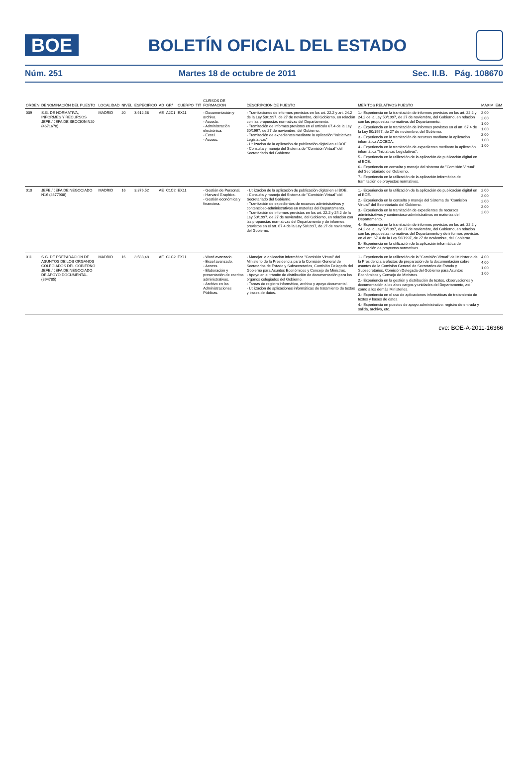BOE
BOLETÍN OFICIAL DEL ESTADO
Núm. 251 Martes 18 de octubre de 2011 Sec. II.B. Pág. 108670
| ORDEN | DENOMINACIÓN DEL PUESTO | LOCALIDAD | NIVEL | ESPECIFICO | AD | GR/ | CUERPO | TIT | CURSOS DE FORMACION | DESCRIPCION DE PUESTO | MERITOS RELATIVOS PUESTO | MAXIM | E/M |
| --- | --- | --- | --- | --- | --- | --- | --- | --- | --- | --- | --- | --- | --- |
| 009 | S.G. DE NORMATIVA, INFORMES Y RECURSOS JEFE / JEFA DE SECCION N20 (4671678) | MADRID | 20 | 3.912,58 | AE | A2C1 | EX11 | | - Documentación y archivo. - Acceda. - Administración electrónica. - Excel. - Access. | - Tramitaciones de informes previstos en los art. 22.2 y art. 24.2 de la Ley 50/1997, de 27 de noviembre, del Gobierno, en relación con las propuestas normativas del Departamento. - Tramitación de informes previstos en el artículo 67.4 de la Ley 50/1997, de 27 de noviembre, del Gobierno. - Tramitación de expedientes mediante la aplicación "Iniciativas Legislativas". - Utilización de la aplicación de publicación digital en el BOE. - Consulta y manejo del Sistema de "Comisión Virtual" del Secretariado del Gobierno. | 1.- Experiencia en la tramitación de informes previstos en los art. 22.2 y 24.2 de la Ley 50/1997, de 27 de noviembre, del Gobierno, en relación con las propuestas normativas del Departamento. 2.- Experiencia en la tramitación de informes previstos en el art. 67.4 de la Ley 50/1997, de 27 de noviembre, del Gobierno. 3.- Experiencia en la tramitación de recursos mediante la aplicación informática ACCEDA. 4.- Experiencia en la tramitación de expedientes mediante la aplicación informática "Iniciativas Legislativas". 5.- Experiencia en la utilización de la aplicación de publicación digital en el BOE. 6.- Experiencia en consulta y manejo del sistema de "Comisión Virtual" del Secretariado del Gobierno. 7.- Experiencia en la utilización de la aplicación informática de tramitación de proyectos normativos. | 2,00 2,00 1,00 1,00 2,00 1,00 1,00 | |
| 010 | JEFE / JEFA DE NEGOCIADO N16 (4677908) | MADRID | 16 | 3.376,52 | AE | C1C2 | EX11 | | - Gestión de Personal. - Harvard Graphics. - Gestión económica y financiera. | - Utilización de la aplicación de publicación digital en el BOE. - Consulta y manejo del Sistema de "Comisión Virtual" del Secretariado del Gobierno. - Tramitación de expedientes de recursos administrativos y contencioso-administrativos en materias del Departamento. - Tramitación de informes previstos en los art. 22.2 y 24.2 de la Ley 50/1997, de 27 de noviembre, del Gobierno, en relación con las propuestas normativas del Departamento y de informes previstos en el art. 67.4 de la Ley 50/1997, de 27 de noviembre, del Gobierno. | 1.- Experiencia en la utilización de la aplicación de publicación digital en el BOE. 2.- Experiencia en la consulta y manejo del Sistema de "Comisión Virtual" del Secretariado del Gobierno. 3.- Experiencia en la tramitación de expedientes de recursos administrativos y contencioso-administrativos en materias del Departamento. 4.- Experiencia en la tramitación de informes previstos en los art. 22.2 y 24.2 de la Ley 50/1997, de 27 de noviembre, del Gobierno, en relación con las propuestas normativas del Departamento y de informes previstos en el art. 67.4 de la Ley 50/1997, de 27 de noviembre, del Gobierno. 5.- Experiencia en la utilización de la aplicación informática de tramitación de proyectos normativos. | 2,00 2,00 2,00 2,00 2,00 | |
| 011 | S.G. DE PREPARACION DE ASUNTOS DE LOS ORGANOS COLEGIADOS DEL GOBIERNO JEFE / JEFA DE NEGOCIADO DE APOYO DOCUMENTAL (894785) | MADRID | 16 | 3.588,48 | AE | C1C2 | EX11 | | - Word avanzado. - Excel avanzado. - Access. - Elaboración y presentación de escritos administrativos. - Archivo en las Administraciones Públicas. | - Manejar la aplicación informática "Comisión Virtual" del Ministerio de la Presidencia para la Comisión General de Secretarios de Estado y Subsecretarios, Comisión Delegada del Gobierno para Asuntos Económicos y Consejo de Ministros. - Apoyo en el trámite de distribución de documentación para los órganos colegiados del Gobierno. - Tareas de registro informático, archivo y apoyo documental. - Utilización de aplicaciones informáticas de tratamiento de textos y bases de datos. | 1.- Experiencia en la utilización de la "Comisión Virtual" del Ministerio de la Presidencia a efectos de preparación de la documentación sobre asuntos de la Comisión General de Secretarios de Estado y Subsecretarios, Comisión Delegada del Gobierno para Asuntos Económicos y Consejo de Ministros. 2.- Experiencia en la gestión y distribución de textos, observaciones y documentación a los altos cargos y unidades del Departamento, así como a los demás Ministerios. 3.- Experiencia en el uso de aplicaciones informáticas de tratamiento de textos y bases de datos. 4.- Experiencia en puestos de apoyo administrativo: registro de entrada y salida, archivo, etc. | 4,00 4,00 1,00 1,00 | |
cve: BOE-A-2011-16366